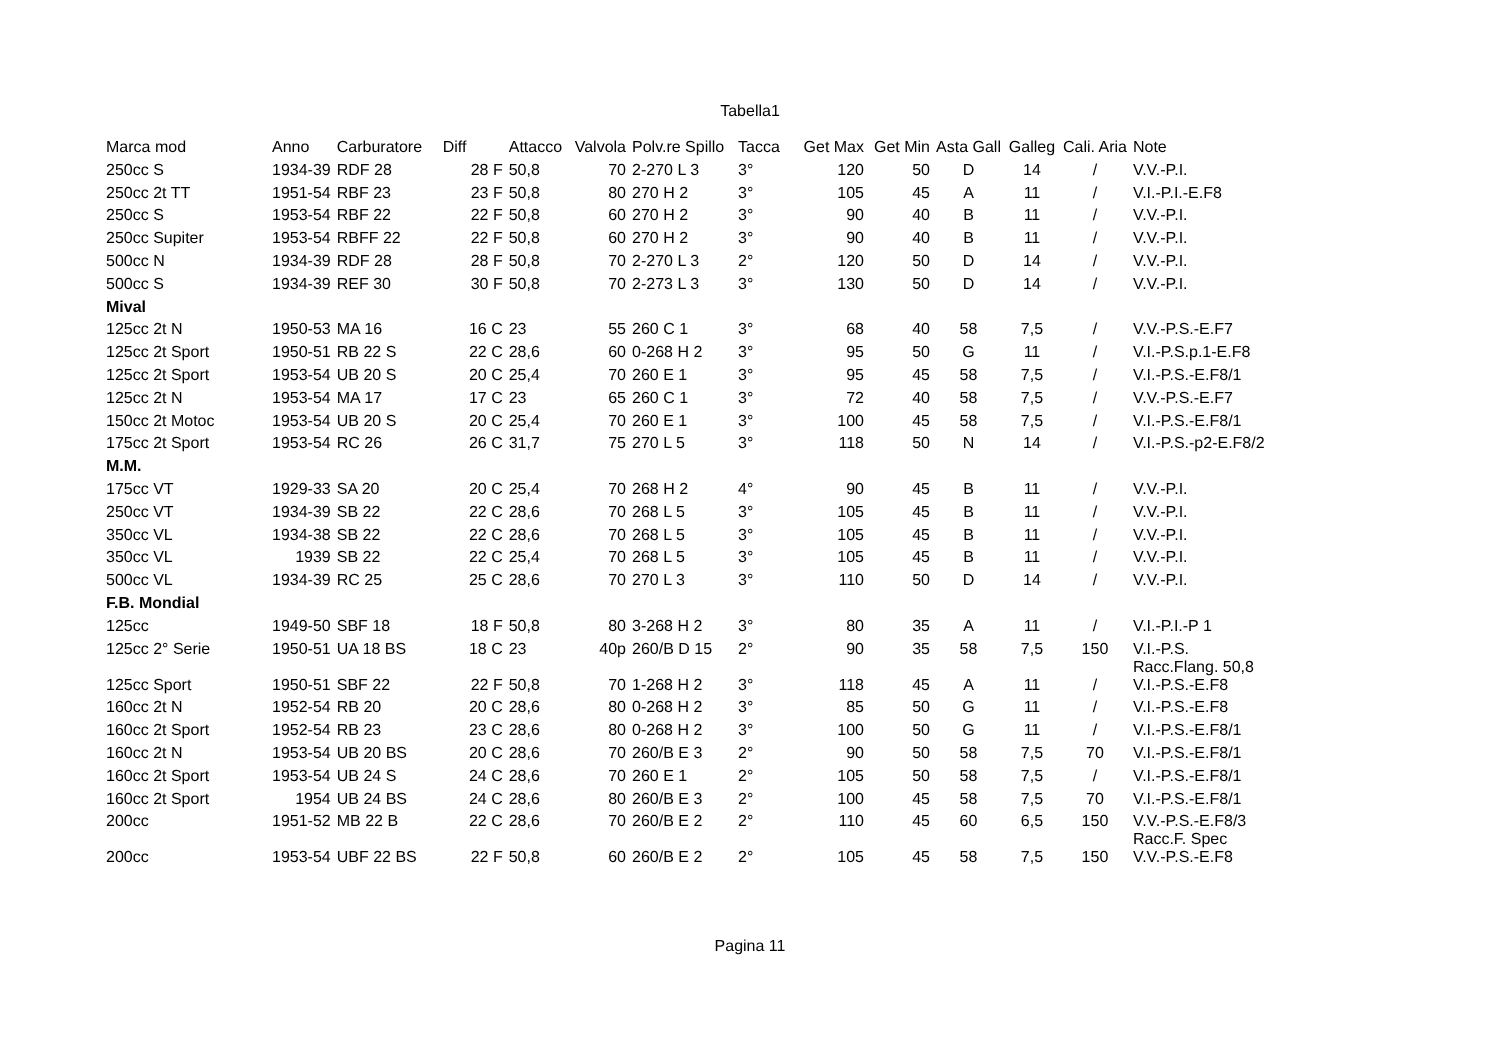Tabella1
| Marca mod | Anno | Carburatore | Diff | Attacco | Valvola | Polv.re Spillo | Tacca | Get Max | Get Min | Asta Gall | Galleg | Cali. Aria | Note |
| --- | --- | --- | --- | --- | --- | --- | --- | --- | --- | --- | --- | --- | --- |
| 250cc S | 1934-39 | RDF 28 | 28 F | 50,8 | 70 | 2-270 L 3 | 3° | 120 | 50 | D | 14 | / | V.V.-P.I. |
| 250cc 2t TT | 1951-54 | RBF 23 | 23 F | 50,8 | 80 | 270 H 2 | 3° | 105 | 45 | A | 11 | / | V.I.-P.I.-E.F8 |
| 250cc S | 1953-54 | RBF 22 | 22 F | 50,8 | 60 | 270 H 2 | 3° | 90 | 40 | B | 11 | / | V.V.-P.I. |
| 250cc Supiter | 1953-54 | RBFF 22 | 22 F | 50,8 | 60 | 270 H 2 | 3° | 90 | 40 | B | 11 | / | V.V.-P.I. |
| 500cc N | 1934-39 | RDF 28 | 28 F | 50,8 | 70 | 2-270 L 3 | 2° | 120 | 50 | D | 14 | / | V.V.-P.I. |
| 500cc S | 1934-39 | REF 30 | 30 F | 50,8 | 70 | 2-273 L 3 | 3° | 130 | 50 | D | 14 | / | V.V.-P.I. |
| Mival | | | | | | | | | | | | | |
| 125cc 2t N | 1950-53 | MA 16 | 16 C | 23 | 55 | 260 C 1 | 3° | 68 | 40 | 58 | 7,5 | / | V.V.-P.S.-E.F7 |
| 125cc 2t Sport | 1950-51 | RB 22 S | 22 C | 28,6 | 60 | 0-268 H 2 | 3° | 95 | 50 | G | 11 | / | V.I.-P.S.p.1-E.F8 |
| 125cc 2t Sport | 1953-54 | UB 20 S | 20 C | 25,4 | 70 | 260 E 1 | 3° | 95 | 45 | 58 | 7,5 | / | V.I.-P.S.-E.F8/1 |
| 125cc 2t N | 1953-54 | MA 17 | 17 C | 23 | 65 | 260 C 1 | 3° | 72 | 40 | 58 | 7,5 | / | V.V.-P.S.-E.F7 |
| 150cc 2t Motoc | 1953-54 | UB 20 S | 20 C | 25,4 | 70 | 260 E 1 | 3° | 100 | 45 | 58 | 7,5 | / | V.I.-P.S.-E.F8/1 |
| 175cc 2t Sport | 1953-54 | RC 26 | 26 C | 31,7 | 75 | 270 L 5 | 3° | 118 | 50 | N | 14 | / | V.I.-P.S.-p2-E.F8/2 |
| M.M. | | | | | | | | | | | | | |
| 175cc VT | 1929-33 | SA 20 | 20 C | 25,4 | 70 | 268 H 2 | 4° | 90 | 45 | B | 11 | / | V.V.-P.I. |
| 250cc VT | 1934-39 | SB 22 | 22 C | 28,6 | 70 | 268 L 5 | 3° | 105 | 45 | B | 11 | / | V.V.-P.I. |
| 350cc VL | 1934-38 | SB 22 | 22 C | 28,6 | 70 | 268 L 5 | 3° | 105 | 45 | B | 11 | / | V.V.-P.I. |
| 350cc VL | 1939 | SB 22 | 22 C | 25,4 | 70 | 268 L 5 | 3° | 105 | 45 | B | 11 | / | V.V.-P.I. |
| 500cc VL | 1934-39 | RC 25 | 25 C | 28,6 | 70 | 270 L 3 | 3° | 110 | 50 | D | 14 | / | V.V.-P.I. |
| F.B. Mondial | | | | | | | | | | | | | |
| 125cc | 1949-50 | SBF 18 | 18 F | 50,8 | 80 | 3-268 H 2 | 3° | 80 | 35 | A | 11 | / | V.I.-P.I.-P 1 |
| 125cc 2° Serie | 1950-51 | UA 18 BS | 18 C | 23 | 40p | 260/B D 15 | 2° | 90 | 35 | 58 | 7,5 | 150 | V.I.-P.S. Racc.Flang. 50,8 |
| 125cc Sport | 1950-51 | SBF 22 | 22 F | 50,8 | 70 | 1-268 H 2 | 3° | 118 | 45 | A | 11 | / | V.I.-P.S.-E.F8 |
| 160cc 2t N | 1952-54 | RB 20 | 20 C | 28,6 | 80 | 0-268 H 2 | 3° | 85 | 50 | G | 11 | / | V.I.-P.S.-E.F8 |
| 160cc 2t Sport | 1952-54 | RB 23 | 23 C | 28,6 | 80 | 0-268 H 2 | 3° | 100 | 50 | G | 11 | / | V.I.-P.S.-E.F8/1 |
| 160cc 2t N | 1953-54 | UB 20 BS | 20 C | 28,6 | 70 | 260/B E 3 | 2° | 90 | 50 | 58 | 7,5 | 70 | V.I.-P.S.-E.F8/1 |
| 160cc 2t Sport | 1953-54 | UB 24 S | 24 C | 28,6 | 70 | 260 E 1 | 2° | 105 | 50 | 58 | 7,5 | / | V.I.-P.S.-E.F8/1 |
| 160cc 2t Sport | 1954 | UB 24 BS | 24 C | 28,6 | 80 | 260/B E 3 | 2° | 100 | 45 | 58 | 7,5 | 70 | V.I.-P.S.-E.F8/1 |
| 200cc | 1951-52 | MB 22 B | 22 C | 28,6 | 70 | 260/B E 2 | 2° | 110 | 45 | 60 | 6,5 | 150 | V.V.-P.S.-E.F8/3 Racc.F. Spec |
| 200cc | 1953-54 | UBF 22 BS | 22 F | 50,8 | 60 | 260/B E 2 | 2° | 105 | 45 | 58 | 7,5 | 150 | V.V.-P.S.-E.F8 |
Pagina 11